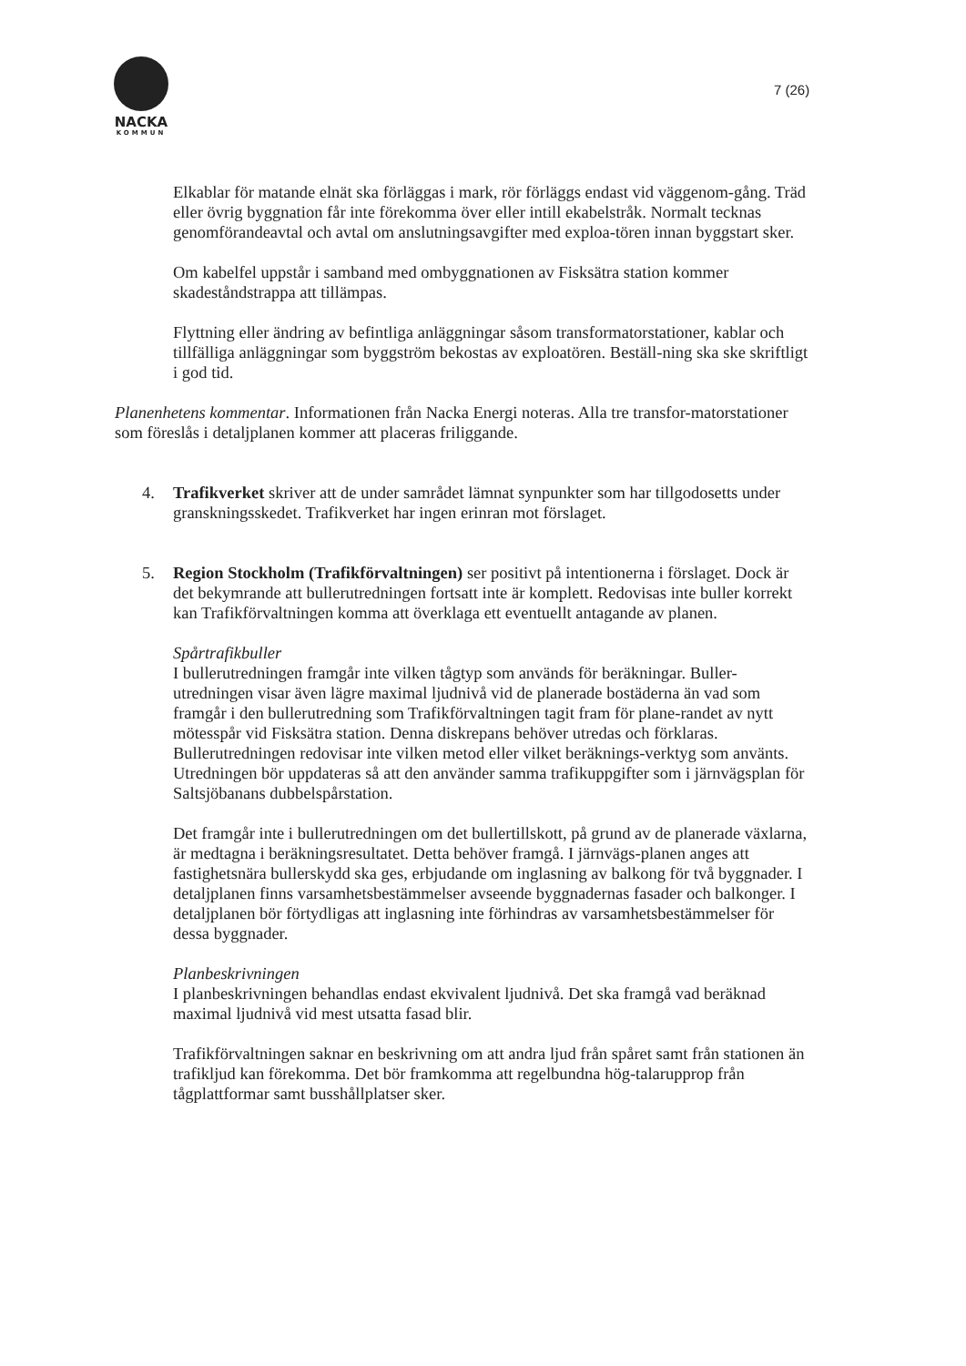NACKA
KOMMUN
7 (26)
Elkablar för matande elnät ska förläggas i mark, rör förläggs endast vid väggenom-gång. Träd eller övrig byggnation får inte förekomma över eller intill ekabelstråk. Normalt tecknas genomförandeavtal och avtal om anslutningsavgifter med exploa-tören innan byggstart sker.
Om kabelfel uppstår i samband med ombyggnationen av Fisksätra station kommer skadeståndstrappa att tillämpas.
Flyttning eller ändring av befintliga anläggningar såsom transformatorstationer, kablar och tillfälliga anläggningar som byggström bekostas av exploatören. Beställ-ning ska ske skriftligt i god tid.
Planenhetens kommentar. Informationen från Nacka Energi noteras. Alla tre transfor-matorstationer som föreslås i detaljplanen kommer att placeras friliggande.
4. Trafikverket skriver att de under samrådet lämnat synpunkter som har tillgodosetts under granskningsskedet. Trafikverket har ingen erinran mot förslaget.
5. Region Stockholm (Trafikförvaltningen) ser positivt på intentionerna i förslaget. Dock är det bekymrande att bullerutredningen fortsatt inte är komplett. Redovisas inte buller korrekt kan Trafikförvaltningen komma att överklaga ett eventuellt antagande av planen.
Spårtrafikbuller
I bullerutredningen framgår inte vilken tågtyp som används för beräkningar. Buller-utredningen visar även lägre maximal ljudnivå vid de planerade bostäderna än vad som framgår i den bullerutredning som Trafikförvaltningen tagit fram för plane-randet av nytt mötesspår vid Fisksätra station. Denna diskrepans behöver utredas och förklaras. Bullerutredningen redovisar inte vilken metod eller vilket beräknings-verktyg som använts. Utredningen bör uppdateras så att den använder samma trafikuppgifter som i järnvägsplan för Saltsjöbanans dubbelspårstation.
Det framgår inte i bullerutredningen om det bullertillskott, på grund av de planerade växlarna, är medtagna i beräkningsresultatet. Detta behöver framgå. I järnvägs-planen anges att fastighetsnära bullerskydd ska ges, erbjudande om inglasning av balkong för två byggnader. I detaljplanen finns varsamhetsbestämmelser avseende byggnadernas fasader och balkonger. I detaljplanen bör förtydligas att inglasning inte förhindras av varsamhetsbestämmelser för dessa byggnader.
Planbeskrivningen
I planbeskrivningen behandlas endast ekvivalent ljudnivå. Det ska framgå vad beräknad maximal ljudnivå vid mest utsatta fasad blir.
Trafikförvaltningen saknar en beskrivning om att andra ljud från spåret samt från stationen än trafikljud kan förekomma. Det bör framkomma att regelbundna hög-talarupprop från tågplattformar samt busshållplatser sker.